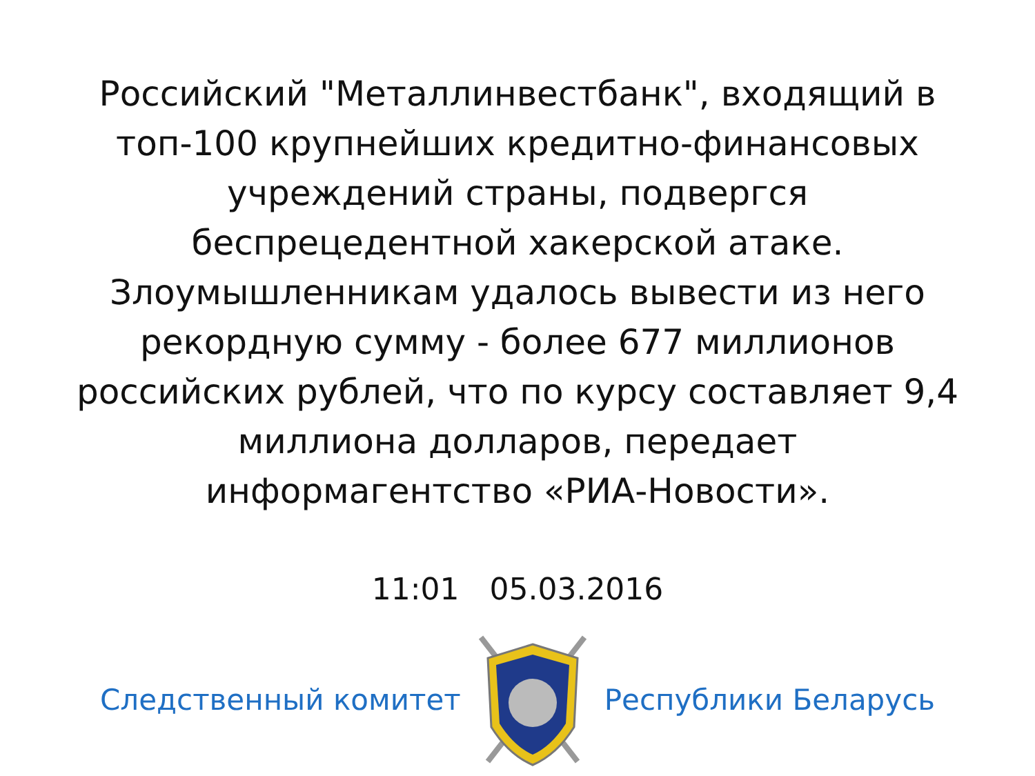Российский "Металлинвестбанк", входящий в топ-100 крупнейших кредитно-финансовых учреждений страны, подвергся беспрецедентной хакерской атаке. Злоумышленникам удалось вывести из него рекордную сумму - более 677 миллионов российских рублей, что по курсу составляет 9,4 миллиона долларов, передает информагентство «РИА-Новости».
11:01 05.03.2016
Следственный комитет Республики Беларусь